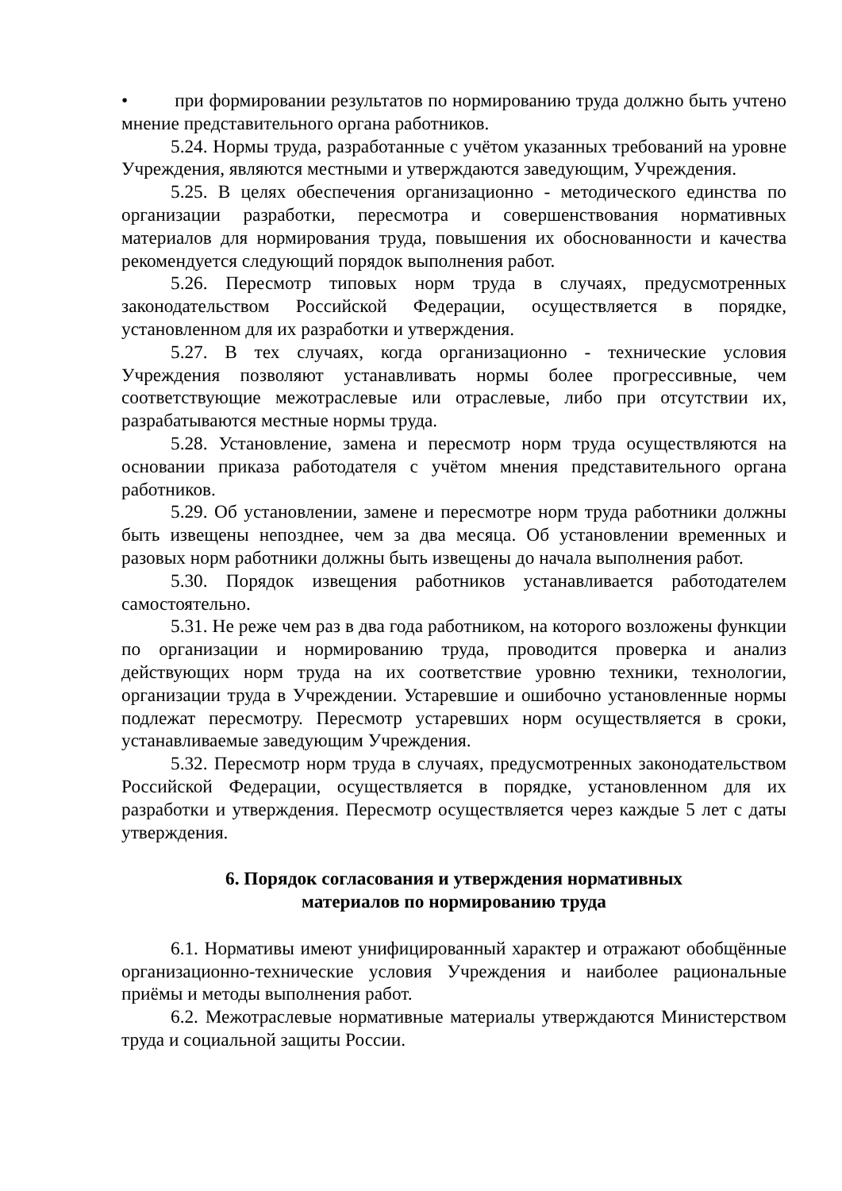• при формировании результатов по нормированию труда должно быть учтено мнение представительного органа работников.
5.24. Нормы труда, разработанные с учётом указанных требований на уровне Учреждения, являются местными и утверждаются заведующим, Учреждения.
5.25. В целях обеспечения организационно - методического единства по организации разработки, пересмотра и совершенствования нормативных материалов для нормирования труда, повышения их обоснованности и качества рекомендуется следующий порядок выполнения работ.
5.26. Пересмотр типовых норм труда в случаях, предусмотренных законодательством Российской Федерации, осуществляется в порядке, установленном для их разработки и утверждения.
5.27. В тех случаях, когда организационно - технические условия Учреждения позволяют устанавливать нормы более прогрессивные, чем соответствующие межотраслевые или отраслевые, либо при отсутствии их, разрабатываются местные нормы труда.
5.28. Установление, замена и пересмотр норм труда осуществляются на основании приказа работодателя с учётом мнения представительного органа работников.
5.29. Об установлении, замене и пересмотре норм труда работники должны быть извещены непозднее, чем за два месяца. Об установлении временных и разовых норм работники должны быть извещены до начала выполнения работ.
5.30. Порядок извещения работников устанавливается работодателем самостоятельно.
5.31. Не реже чем раз в два года работником, на которого возложены функции по организации и нормированию труда, проводится проверка и анализ действующих норм труда на их соответствие уровню техники, технологии, организации труда в Учреждении. Устаревшие и ошибочно установленные нормы подлежат пересмотру. Пересмотр устаревших норм осуществляется в сроки, устанавливаемые заведующим Учреждения.
5.32. Пересмотр норм труда в случаях, предусмотренных законодательством Российской Федерации, осуществляется в порядке, установленном для их разработки и утверждения. Пересмотр осуществляется через каждые 5 лет с даты утверждения.
6. Порядок согласования и утверждения нормативных
материалов по нормированию труда
6.1. Нормативы имеют унифицированный характер и отражают обобщённые организационно-технические условия Учреждения и наиболее рациональные приёмы и методы выполнения работ.
6.2. Межотраслевые нормативные материалы утверждаются Министерством труда и социальной защиты России.